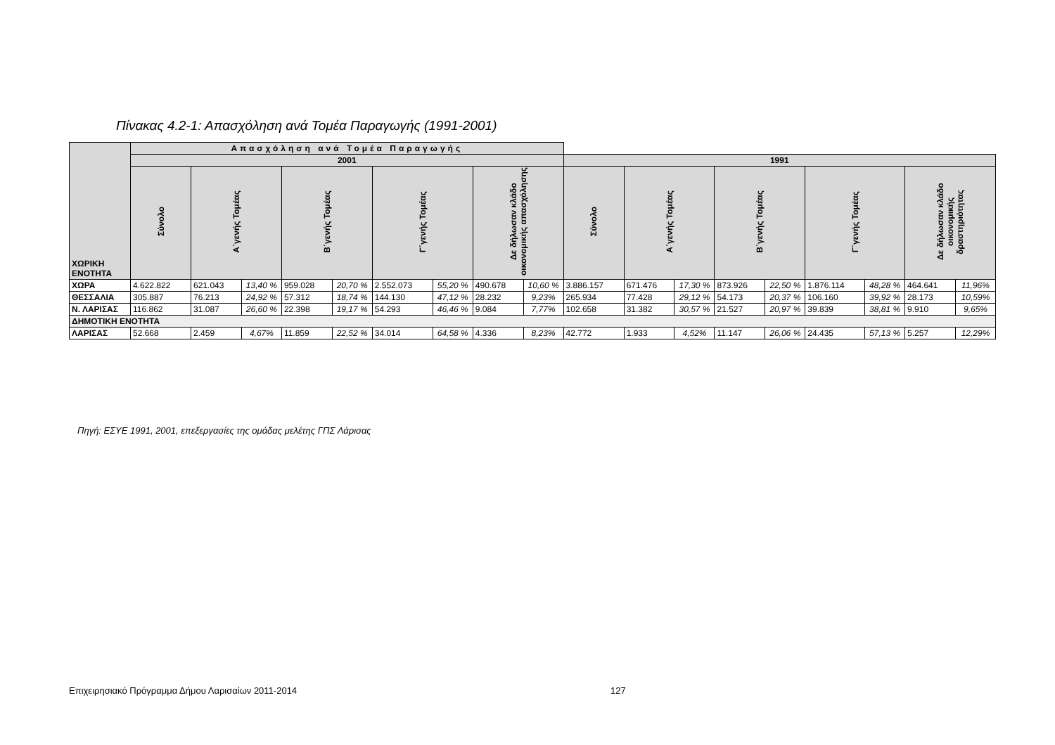Πίνακας 4.2-1: Απασχόληση ανά Τομέα Παραγωγής (1991-2001)
| ΧΩΡΙΚΗ ΕΝΟΤΗΤΑ | Απασχόληση ανά Τομέα Παραγωγής | | | | | | | | | | | | | | | | | |
| --- | --- | --- | --- | --- | --- | --- | --- | --- | --- | --- | --- | --- | --- | --- | --- | --- | --- | --- |
| | 2001 | | | | | | | | | 1991 | | | | | | | | |
| | Σύνολο | Α΄γενής Τομέας | | Β΄γενής Τομέας | | Γ΄γενής Τομέας | | Δε δήλωσαν κλάδο οικονομικής απασχόλησης | | Σύνολο | Α΄γενής Τομέας | | Β΄γενής Τομέας | | Γ΄γενής Τομέας | | Δε δήλωσαν κλάδο οικονομικής δραστηριότητας | |
| ΧΩΡΑ | 4.622.822 | 621.043 | 13,40 % | 959.028 | 20,70 % | 2.552.073 | 55,20 % | 490.678 | 10,60 % | 3.886.157 | 671.476 | 17,30 % | 873.926 | 22,50 % | 1.876.114 | 48,28 % | 464.641 | 11,96% |
| ΘΕΣΣΑΛΙΑ | 305.887 | 76.213 | 24,92 % | 57.312 | 18,74 % | 144.130 | 47,12 % | 28.232 | 9,23% | 265.934 | 77.428 | 29,12 % | 54.173 | 20,37 % | 106.160 | 39,92 % | 28.173 | 10,59% |
| Ν. ΛΑΡΙΣΑΣ | 116.862 | 31.087 | 26,60 % | 22.398 | 19,17 % | 54.293 | 46,46 % | 9.084 | 7,77% | 102.658 | 31.382 | 30,57 % | 21.527 | 20,97 % | 39.839 | 38,81 % | 9.910 | 9,65% |
| ΔΗΜΟΤΙΚΗ ΕΝΟΤΗΤΑ | | | | | | | | | | | | | | | | | | |
| ΛΑΡΙΣΑΣ | 52.668 | 2.459 | 4,67% | 11.859 | 22,52 % | 34.014 | 64,58 % | 4.336 | 8,23% | 42.772 | 1.933 | 4,52% | 11.147 | 26,06 % | 24.435 | 57,13 % | 5.257 | 12,29% |
Πηγή: ΕΣΥΕ 1991, 2001, επεξεργασίες της ομάδας μελέτης ΓΠΣ Λάρισας
Επιχειρησιακό Πρόγραμμα Δήμου Λαρισαίων 2011-2014 127